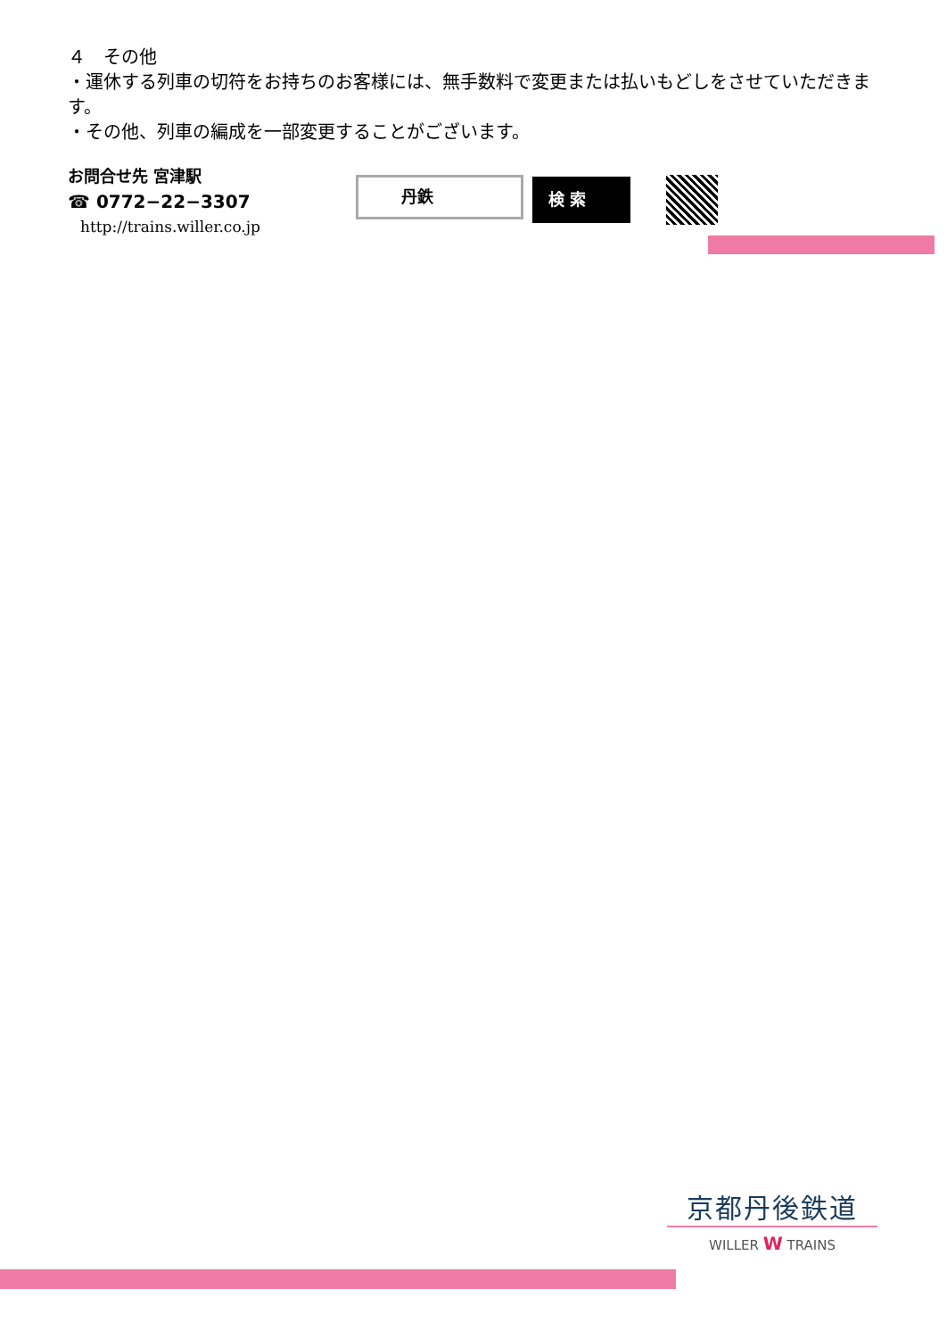４　その他
・運休する列車の切符をお持ちのお客様には、無手数料で変更または払いもどしをさせていただきます。
・その他、列車の編成を一部変更することがございます。
お問合せ先 宮津駅
☎ 0772−22−3307
http://trains.willer.co.jp
丹鉄
検 索
京都丹後鉄道
WILLER W TRAINS